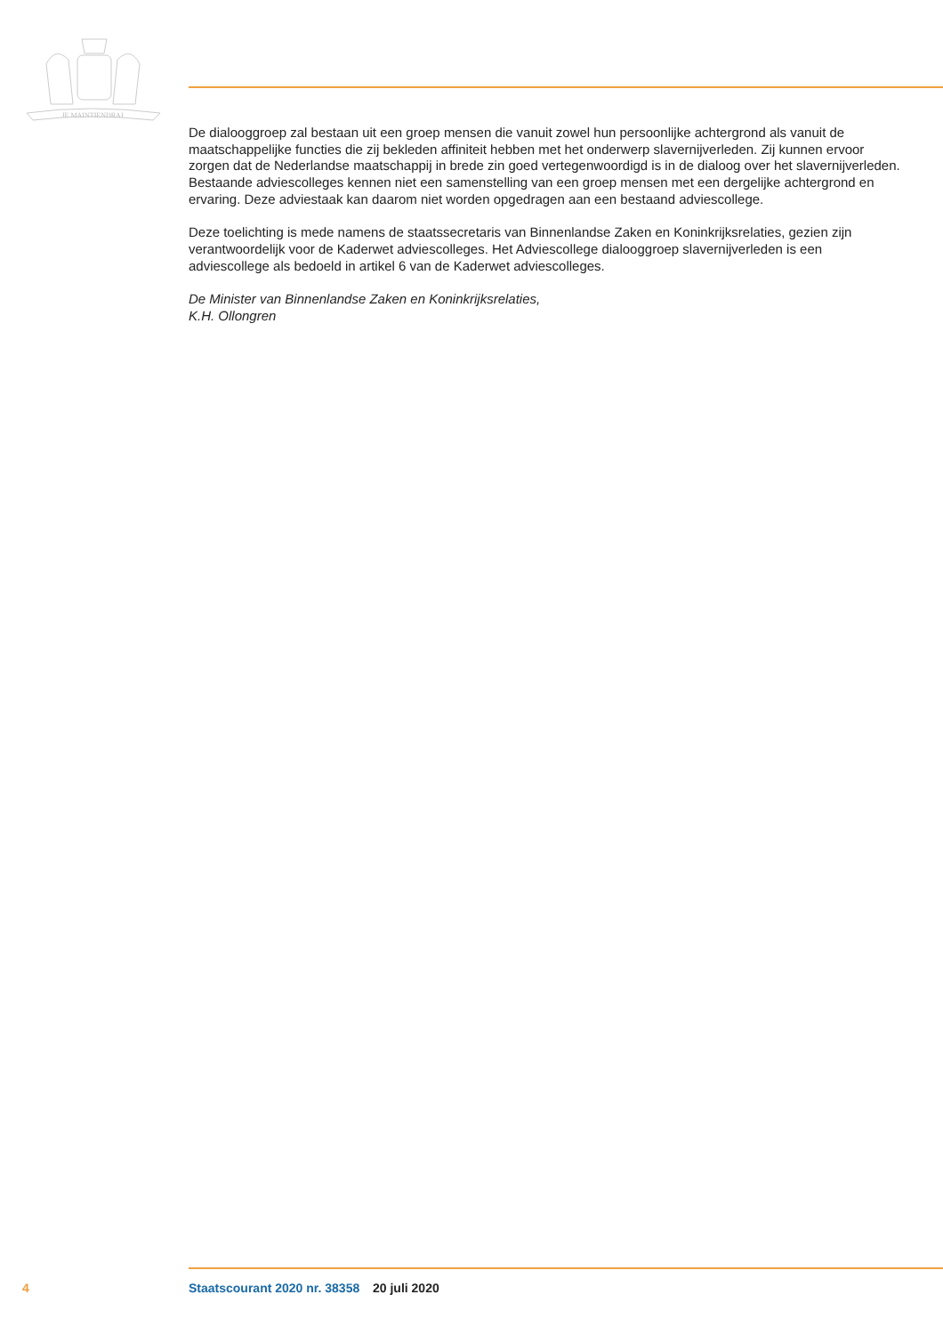JE MAINTIENDRAI
De dialooggroep zal bestaan uit een groep mensen die vanuit zowel hun persoonlijke achtergrond als vanuit de maatschappelijke functies die zij bekleden affiniteit hebben met het onderwerp slavernijverleden. Zij kunnen ervoor zorgen dat de Nederlandse maatschappij in brede zin goed vertegenwoordigd is in de dialoog over het slavernijverleden. Bestaande adviescolleges kennen niet een samenstelling van een groep mensen met een dergelijke achtergrond en ervaring. Deze adviestaak kan daarom niet worden opgedragen aan een bestaand adviescollege.
Deze toelichting is mede namens de staatssecretaris van Binnenlandse Zaken en Koninkrijksrelaties, gezien zijn verantwoordelijk voor de Kaderwet adviescolleges. Het Adviescollege dialooggroep slavernijverleden is een adviescollege als bedoeld in artikel 6 van de Kaderwet adviescolleges.
De Minister van Binnenlandse Zaken en Koninkrijksrelaties,
K.H. Ollongren
4 Staatscourant 2020 nr. 38358 20 juli 2020